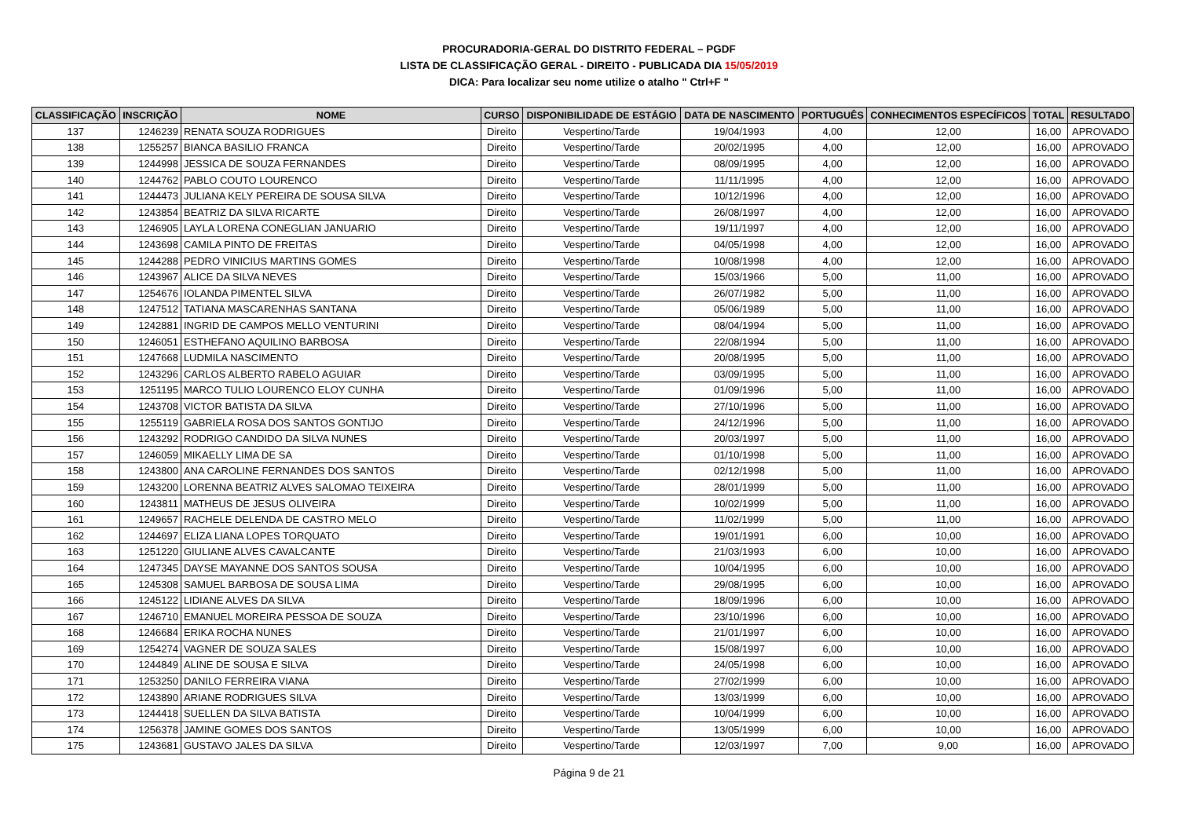PROCURADORIA-GERAL DO DISTRITO FEDERAL – PGDF
LISTA DE CLASSIFICAÇÃO GERAL - DIREITO - PUBLICADA DIA 15/05/2019
DICA: Para localizar seu nome utilize o atalho " Ctrl+F "
| CLASSIFICAÇÃO | INSCRIÇÃO | NOME | CURSO | DISPONIBILIDADE DE ESTÁGIO | DATA DE NASCIMENTO | PORTUGUÊS | CONHECIMENTOS ESPECÍFICOS | TOTAL | RESULTADO |
| --- | --- | --- | --- | --- | --- | --- | --- | --- | --- |
| 137 | 1246239 | RENATA SOUZA RODRIGUES | Direito | Vespertino/Tarde | 19/04/1993 | 4,00 | 12,00 | 16,00 | APROVADO |
| 138 | 1255257 | BIANCA BASILIO FRANCA | Direito | Vespertino/Tarde | 20/02/1995 | 4,00 | 12,00 | 16,00 | APROVADO |
| 139 | 1244998 | JESSICA DE SOUZA FERNANDES | Direito | Vespertino/Tarde | 08/09/1995 | 4,00 | 12,00 | 16,00 | APROVADO |
| 140 | 1244762 | PABLO COUTO LOURENCO | Direito | Vespertino/Tarde | 11/11/1995 | 4,00 | 12,00 | 16,00 | APROVADO |
| 141 | 1244473 | JULIANA KELY PEREIRA DE SOUSA SILVA | Direito | Vespertino/Tarde | 10/12/1996 | 4,00 | 12,00 | 16,00 | APROVADO |
| 142 | 1243854 | BEATRIZ DA SILVA RICARTE | Direito | Vespertino/Tarde | 26/08/1997 | 4,00 | 12,00 | 16,00 | APROVADO |
| 143 | 1246905 | LAYLA LORENA CONEGLIAN JANUARIO | Direito | Vespertino/Tarde | 19/11/1997 | 4,00 | 12,00 | 16,00 | APROVADO |
| 144 | 1243698 | CAMILA PINTO DE FREITAS | Direito | Vespertino/Tarde | 04/05/1998 | 4,00 | 12,00 | 16,00 | APROVADO |
| 145 | 1244288 | PEDRO VINICIUS MARTINS GOMES | Direito | Vespertino/Tarde | 10/08/1998 | 4,00 | 12,00 | 16,00 | APROVADO |
| 146 | 1243967 | ALICE DA SILVA NEVES | Direito | Vespertino/Tarde | 15/03/1966 | 5,00 | 11,00 | 16,00 | APROVADO |
| 147 | 1254676 | IOLANDA PIMENTEL SILVA | Direito | Vespertino/Tarde | 26/07/1982 | 5,00 | 11,00 | 16,00 | APROVADO |
| 148 | 1247512 | TATIANA MASCARENHAS SANTANA | Direito | Vespertino/Tarde | 05/06/1989 | 5,00 | 11,00 | 16,00 | APROVADO |
| 149 | 1242881 | INGRID DE CAMPOS MELLO VENTURINI | Direito | Vespertino/Tarde | 08/04/1994 | 5,00 | 11,00 | 16,00 | APROVADO |
| 150 | 1246051 | ESTHEFANO AQUILINO BARBOSA | Direito | Vespertino/Tarde | 22/08/1994 | 5,00 | 11,00 | 16,00 | APROVADO |
| 151 | 1247668 | LUDMILA NASCIMENTO | Direito | Vespertino/Tarde | 20/08/1995 | 5,00 | 11,00 | 16,00 | APROVADO |
| 152 | 1243296 | CARLOS ALBERTO RABELO AGUIAR | Direito | Vespertino/Tarde | 03/09/1995 | 5,00 | 11,00 | 16,00 | APROVADO |
| 153 | 1251195 | MARCO TULIO LOURENCO ELOY CUNHA | Direito | Vespertino/Tarde | 01/09/1996 | 5,00 | 11,00 | 16,00 | APROVADO |
| 154 | 1243708 | VICTOR BATISTA DA SILVA | Direito | Vespertino/Tarde | 27/10/1996 | 5,00 | 11,00 | 16,00 | APROVADO |
| 155 | 1255119 | GABRIELA ROSA DOS SANTOS GONTIJO | Direito | Vespertino/Tarde | 24/12/1996 | 5,00 | 11,00 | 16,00 | APROVADO |
| 156 | 1243292 | RODRIGO CANDIDO DA SILVA NUNES | Direito | Vespertino/Tarde | 20/03/1997 | 5,00 | 11,00 | 16,00 | APROVADO |
| 157 | 1246059 | MIKAELLY LIMA DE SA | Direito | Vespertino/Tarde | 01/10/1998 | 5,00 | 11,00 | 16,00 | APROVADO |
| 158 | 1243800 | ANA CAROLINE FERNANDES DOS SANTOS | Direito | Vespertino/Tarde | 02/12/1998 | 5,00 | 11,00 | 16,00 | APROVADO |
| 159 | 1243200 | LORENNA BEATRIZ ALVES SALOMAO TEIXEIRA | Direito | Vespertino/Tarde | 28/01/1999 | 5,00 | 11,00 | 16,00 | APROVADO |
| 160 | 1243811 | MATHEUS DE JESUS OLIVEIRA | Direito | Vespertino/Tarde | 10/02/1999 | 5,00 | 11,00 | 16,00 | APROVADO |
| 161 | 1249657 | RACHELE DELENDA DE CASTRO MELO | Direito | Vespertino/Tarde | 11/02/1999 | 5,00 | 11,00 | 16,00 | APROVADO |
| 162 | 1244697 | ELIZA LIANA LOPES TORQUATO | Direito | Vespertino/Tarde | 19/01/1991 | 6,00 | 10,00 | 16,00 | APROVADO |
| 163 | 1251220 | GIULIANE ALVES CAVALCANTE | Direito | Vespertino/Tarde | 21/03/1993 | 6,00 | 10,00 | 16,00 | APROVADO |
| 164 | 1247345 | DAYSE MAYANNE DOS SANTOS SOUSA | Direito | Vespertino/Tarde | 10/04/1995 | 6,00 | 10,00 | 16,00 | APROVADO |
| 165 | 1245308 | SAMUEL BARBOSA DE SOUSA LIMA | Direito | Vespertino/Tarde | 29/08/1995 | 6,00 | 10,00 | 16,00 | APROVADO |
| 166 | 1245122 | LIDIANE ALVES DA SILVA | Direito | Vespertino/Tarde | 18/09/1996 | 6,00 | 10,00 | 16,00 | APROVADO |
| 167 | 1246710 | EMANUEL MOREIRA PESSOA DE SOUZA | Direito | Vespertino/Tarde | 23/10/1996 | 6,00 | 10,00 | 16,00 | APROVADO |
| 168 | 1246684 | ERIKA ROCHA NUNES | Direito | Vespertino/Tarde | 21/01/1997 | 6,00 | 10,00 | 16,00 | APROVADO |
| 169 | 1254274 | VAGNER DE SOUZA SALES | Direito | Vespertino/Tarde | 15/08/1997 | 6,00 | 10,00 | 16,00 | APROVADO |
| 170 | 1244849 | ALINE DE SOUSA E SILVA | Direito | Vespertino/Tarde | 24/05/1998 | 6,00 | 10,00 | 16,00 | APROVADO |
| 171 | 1253250 | DANILO FERREIRA VIANA | Direito | Vespertino/Tarde | 27/02/1999 | 6,00 | 10,00 | 16,00 | APROVADO |
| 172 | 1243890 | ARIANE RODRIGUES SILVA | Direito | Vespertino/Tarde | 13/03/1999 | 6,00 | 10,00 | 16,00 | APROVADO |
| 173 | 1244418 | SUELLEN DA SILVA BATISTA | Direito | Vespertino/Tarde | 10/04/1999 | 6,00 | 10,00 | 16,00 | APROVADO |
| 174 | 1256378 | JAMINE GOMES DOS SANTOS | Direito | Vespertino/Tarde | 13/05/1999 | 6,00 | 10,00 | 16,00 | APROVADO |
| 175 | 1243681 | GUSTAVO JALES DA SILVA | Direito | Vespertino/Tarde | 12/03/1997 | 7,00 | 9,00 | 16,00 | APROVADO |
Página 9 de 21